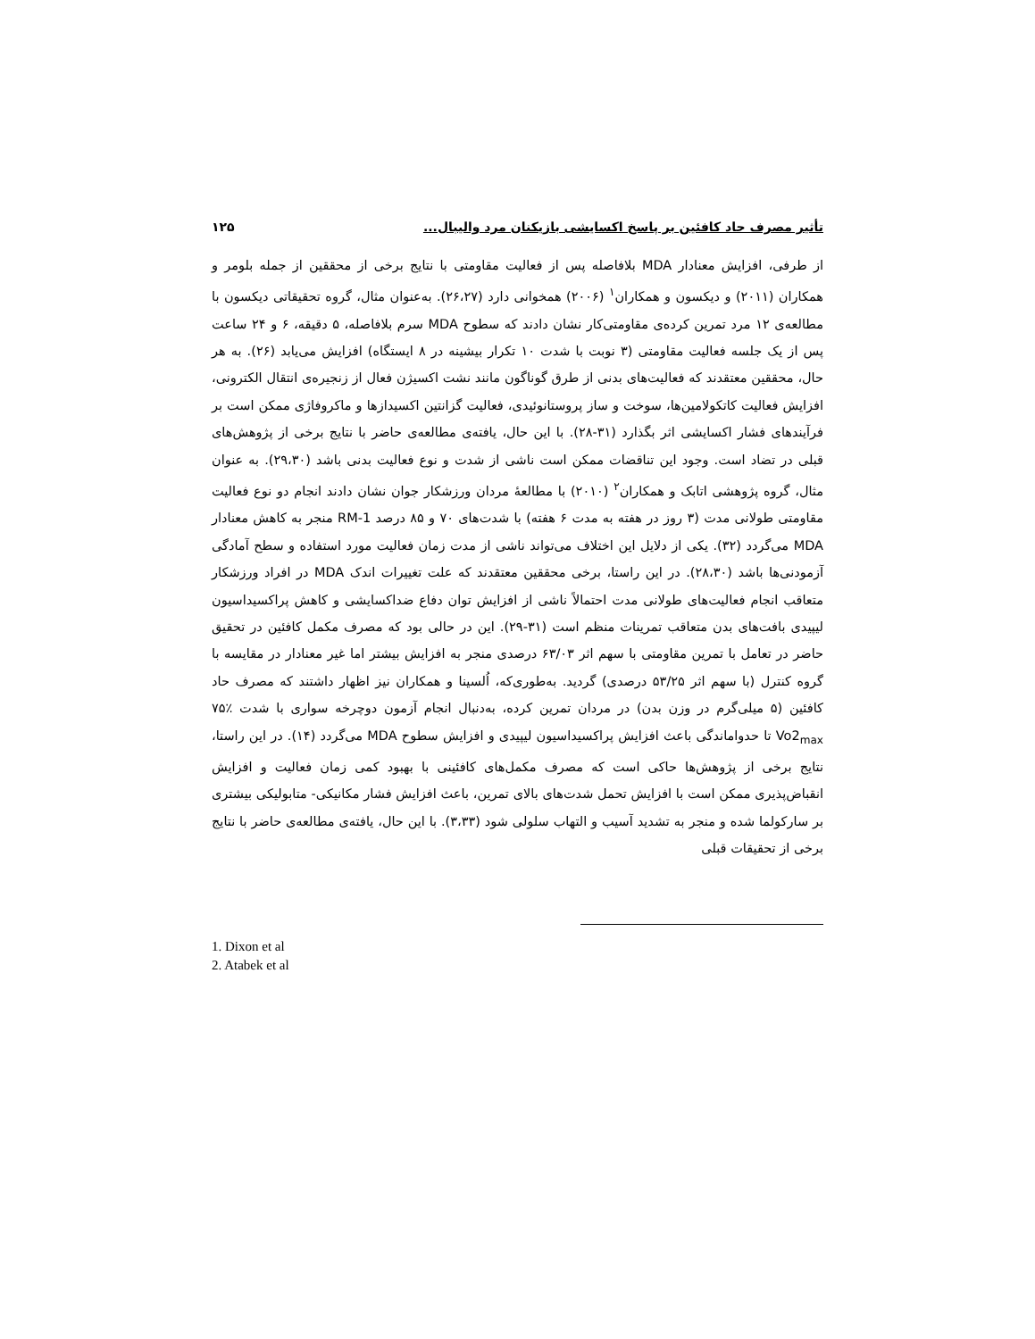تأثیر مصرف حاد کافئین بر پاسخ اکسایشی بازیکنان مرد والیبال... ۱۲۵
از طرفی، افزایش معنادار MDA بلافاصله پس از فعالیت مقاومتی با نتایج برخی از محققین از جمله بلومر و همکاران (۲۰۱۱) و دیکسون و همکاران<sup>۱</sup> (۲۰۰۶) همخوانی دارد (۲۶،۲۷). به‌عنوان مثال، گروه تحقیقاتی دیکسون با مطالعه‌ی ۱۲ مرد تمرین کرده‌ی مقاومتی‌کار نشان دادند که سطوح MDA سرم بلافاصله، ۵ دقیقه، ۶ و ۲۴ ساعت پس از یک جلسه فعالیت مقاومتی (۳ نوبت با شدت ۱۰ تکرار بیشینه در ۸ ایستگاه) افزایش می‌یابد (۲۶). به هر حال، محققین معتقدند که فعالیت‌های بدنی از طرق گوناگون مانند نشت اکسیژن فعال از زنجیره‌ی انتقال الکترونی، افزایش فعالیت کاتکولامین‌ها، سوخت و ساز پروستانوئیدی، فعالیت گزانتین اکسیدازها و ماکروفاژی ممکن است بر فرآیندهای فشار اکسایشی اثر بگذارد (۳۱-۲۸). با این حال، یافته‌ی مطالعه‌ی حاضر با نتایج برخی از پژوهش‌های قبلی در تضاد است. وجود این تناقضات ممکن است ناشی از شدت و نوع فعالیت بدنی باشد (۲۹،۳۰). به عنوان مثال، گروه پژوهشی اتابک و همکاران<sup>۲</sup> (۲۰۱۰) با مطالعهٔ مردان ورزشکار جوان نشان دادند انجام دو نوع فعالیت مقاومتی طولانی مدت (۳ روز در هفته به مدت ۶ هفته) با شدت‌های ۷۰ و ۸۵ درصد 1-RM منجر به کاهش معنادار MDA می‌گردد (۳۲). یکی از دلایل این اختلاف می‌تواند ناشی از مدت زمان فعالیت مورد استفاده و سطح آمادگی آزمودنی‌ها باشد (۲۸،۳۰). در این راستا، برخی محققین معتقدند که علت تغییرات اندک MDA در افراد ورزشکار متعاقب انجام فعالیت‌های طولانی مدت احتمالاً ناشی از افزایش توان دفاع ضداکسایشی و کاهش پراکسیداسیون لیپیدی بافت‌های بدن متعاقب تمرینات منظم است (۳۱-۲۹). این در حالی بود که مصرف مکمل کافئین در تحقیق حاضر در تعامل با تمرین مقاومتی با سهم اثر ۶۳/۰۳ درصدی منجر به افزایش بیشتر اما غیر معنادار در مقایسه با گروه کنترل (با سهم اثر ۵۳/۲۵ درصدی) گردید. به‌طوری‌که، اُلسینا و همکاران نیز اظهار داشتند که مصرف حاد کافئین (۵ میلی‌گرم در وزن بدن) در مردان تمرین کرده، به‌دنبال انجام آزمون دوچرخه سواری با شدت ٪۷۵ Vo2<sub>max</sub> تا حدواماندگی باعث افزایش پراکسیداسیون لیپیدی و افزایش سطوح MDA می‌گردد (۱۴). در این راستا، نتایج برخی از پژوهش‌ها حاکی است که مصرف مکمل‌های کافئینی با بهبود کمی زمان فعالیت و افزایش انقباض‌پذیری ممکن است با افزایش تحمل شدت‌های بالای تمرین، باعث افزایش فشار مکانیکی- متابولیکی بیشتری بر سارکولما شده و منجر به تشدید آسیب و التهاب سلولی شود (۳،۳۳). با این حال، یافته‌ی مطالعه‌ی حاضر با نتایج برخی از تحقیقات قبلی
1. Dixon et al
2. Atabek et al